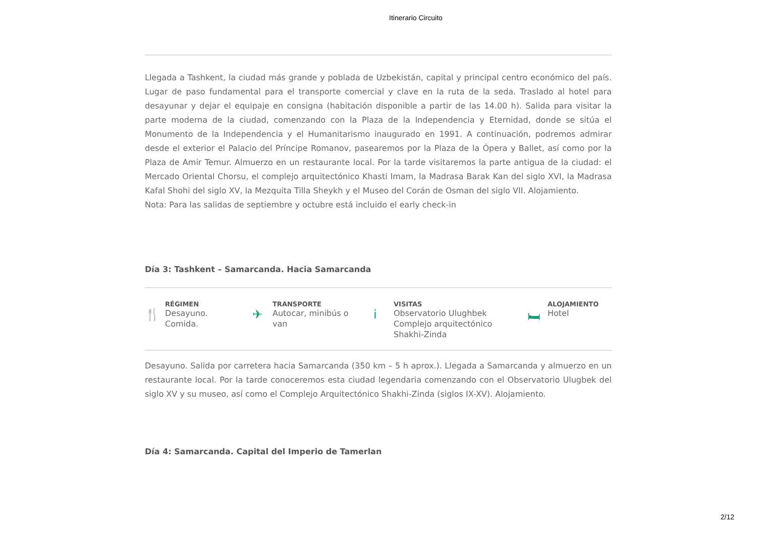Itinerario Circuito
Llegada a Tashkent, la ciudad más grande y poblada de Uzbekistán, capital y principal centro económico del país. Lugar de paso fundamental para el transporte comercial y clave en la ruta de la seda. Traslado al hotel para desayunar y dejar el equipaje en consigna (habitación disponible a partir de las 14.00 h). Salida para visitar la parte moderna de la ciudad, comenzando con la Plaza de la Independencia y Eternidad, donde se sitúa el Monumento de la Independencia y el Humanitarismo inaugurado en 1991. A continuación, podremos admirar desde el exterior el Palacio del Príncipe Romanov, pasearemos por la Plaza de la Ópera y Ballet, así como por la Plaza de Amir Temur. Almuerzo en un restaurante local. Por la tarde visitaremos la parte antigua de la ciudad: el Mercado Oriental Chorsu, el complejo arquitectónico Khasti Imam, la Madrasa Barak Kan del siglo XVI, la Madrasa Kafal Shohi del siglo XV, la Mezquita Tilla Sheykh y el Museo del Corán de Osman del siglo VII. Alojamiento.
Nota: Para las salidas de septiembre y octubre está incluido el early check-in
Día 3: Tashkent – Samarcanda. Hacia Samarcanda
🍴
RÉGIMEN
Desayuno.
Comida.
✈
TRANSPORTE
Autocar, minibús o
van
i
VISITAS
Observatorio Ulughbek
Complejo arquitectónico
Shakhi-Zinda
🛏
ALOJAMIENTO
Hotel
Desayuno. Salida por carretera hacia Samarcanda (350 km – 5 h aprox.). Llegada a Samarcanda y almuerzo en un restaurante local. Por la tarde conoceremos esta ciudad legendaria comenzando con el Observatorio Ulugbek del siglo XV y su museo, así como el Complejo Arquitectónico Shakhi-Zinda (siglos IX-XV). Alojamiento.
Día 4: Samarcanda. Capital del Imperio de Tamerlan
2/12